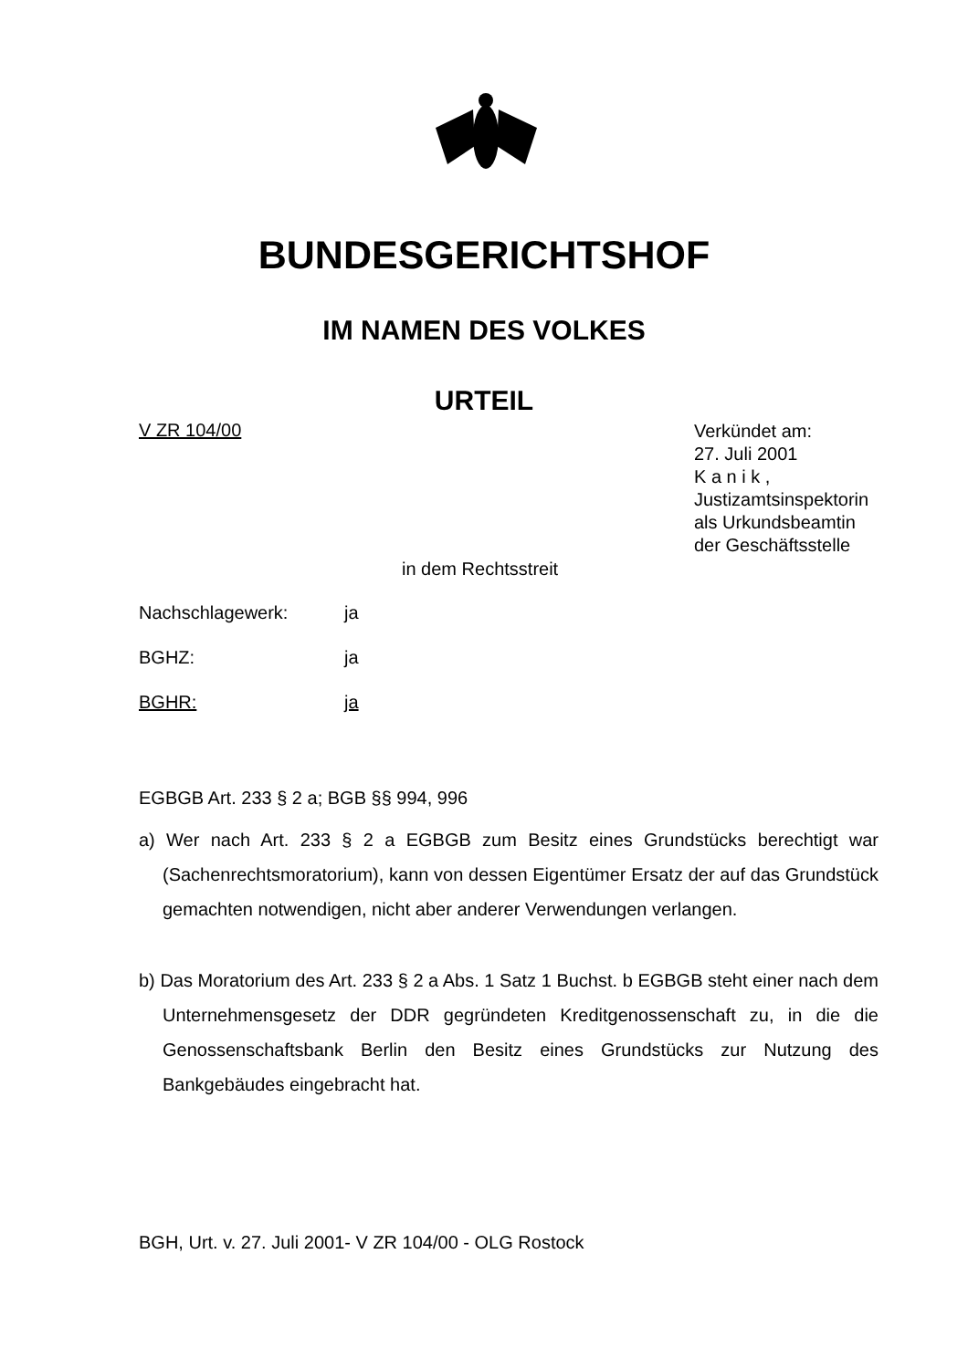BUNDESGERICHTSHOF
IM NAMEN DES VOLKES
URTEIL
V ZR 104/00
Verkündet am:
27. Juli 2001
K a n i k ,
Justizamtsinspektorin
als Urkundsbeamtin
der Geschäftsstelle
in dem Rechtsstreit
Nachschlagewerk: ja
BGHZ: ja
BGHR: ja
EGBGB Art. 233 § 2 a; BGB §§ 994, 996
a) Wer nach Art. 233 § 2 a EGBGB zum Besitz eines Grundstücks berechtigt war (Sachenrechtsmoratorium), kann von dessen Eigentümer Ersatz der auf das Grundstück gemachten notwendigen, nicht aber anderer Verwendungen verlangen.
b) Das Moratorium des Art. 233 § 2 a Abs. 1 Satz 1 Buchst. b EGBGB steht einer nach dem Unternehmensgesetz der DDR gegründeten Kreditgenossenschaft zu, in die die Genossenschaftsbank Berlin den Besitz eines Grundstücks zur Nutzung des Bankgebäudes eingebracht hat.
BGH, Urt. v. 27. Juli 2001- V ZR 104/00 - OLG Rostock